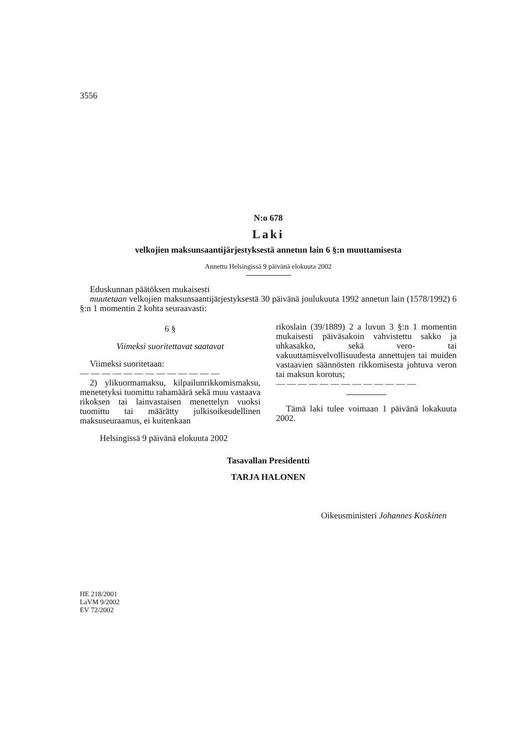3556
N:o 678
Laki
velkojien maksunsaantijärjestyksestä annetun lain 6 §:n muuttamisesta
Annettu Helsingissä 9 päivänä elokuuta 2002
Eduskunnan päätöksen mukaisesti
muutetaan velkojien maksunsaantijärjestyksestä 30 päivänä joulukuuta 1992 annetun lain (1578/1992) 6 §:n 1 momentin 2 kohta seuraavasti:
6 §
Viimeksi suoritettavat saatavat
Viimeksi suoritetaan:
— — — — — — — — — — — — —
2) ylikuormamaksu, kilpailunrikkomismaksu, menetetyksi tuomittu rahamäärä sekä muu vastaava rikoksen tai lainvastaisen menettelyn vuoksi tuomittu tai määrätty julkisoikeudellinen maksuseuraamus, ei kuitenkaan
rikoslain (39/1889) 2 a luvun 3 §:n 1 momentin mukaisesti päiväsakoin vahvistettu sakko ja uhkasakko, sekä vero- tai vakuuttamisvelvollisuudesta annettujen tai muiden vastaavien säännösten rikkomisesta johtuva veron tai maksun korotus;
— — — — — — — — — — — — —
Tämä laki tulee voimaan 1 päivänä lokakuuta 2002.
Helsingissä 9 päivänä elokuuta 2002
Tasavallan Presidentti
TARJA HALONEN
Oikeusministeri Johannes Koskinen
HE 218/2001
LaVM 9/2002
EV 72/2002